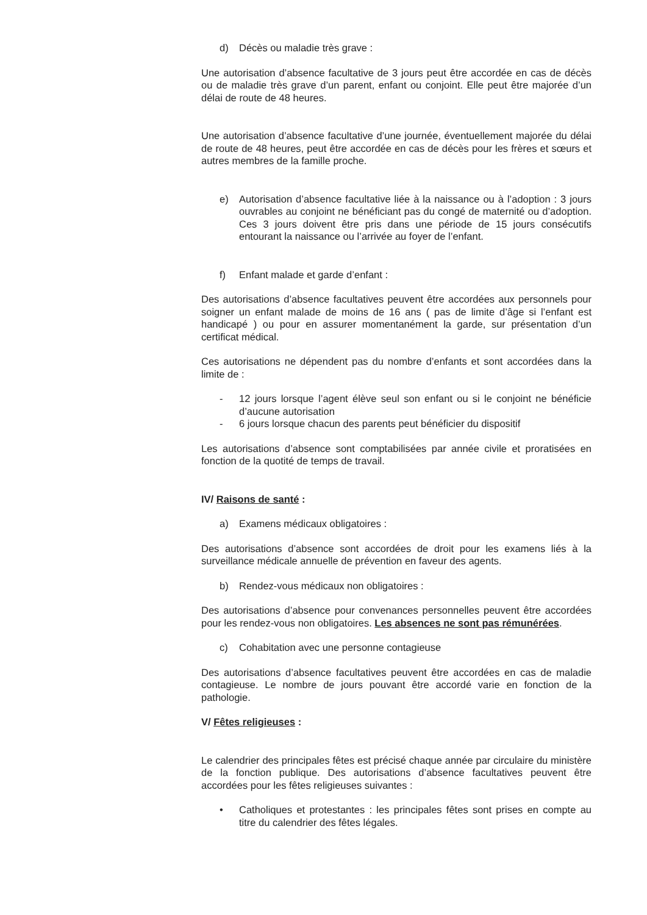d) Décès ou maladie très grave :
Une autorisation d’absence facultative de 3 jours peut être accordée en cas de décès ou de maladie très grave d’un parent, enfant ou conjoint. Elle peut être majorée d’un délai de route de 48 heures.
Une autorisation d’absence facultative d’une journée, éventuellement majorée du délai de route de 48 heures, peut être accordée en cas de décès pour les frères et sœurs et autres membres de la famille proche.
e) Autorisation d’absence facultative liée à la naissance ou à l’adoption : 3 jours ouvrables au conjoint ne bénéficiant pas du congé de maternité ou d’adoption. Ces 3 jours doivent être pris dans une période de 15 jours consécutifs entourant la naissance ou l’arrivée au foyer de l’enfant.
f) Enfant malade et garde d’enfant :
Des autorisations d’absence facultatives peuvent être accordées aux personnels pour soigner un enfant malade de moins de 16 ans ( pas de limite d’âge si l’enfant est handicapé ) ou pour en assurer momentanément la garde, sur présentation d’un certificat médical.
Ces autorisations ne dépendent pas du nombre d’enfants et sont accordées dans la limite de :
- 12 jours lorsque l’agent élève seul son enfant ou si le conjoint ne bénéficie d’aucune autorisation
- 6 jours lorsque chacun des parents peut bénéficier du dispositif
Les autorisations d’absence sont comptabilisées par année civile et proratisées en fonction de la quotité de temps de travail.
IV/ Raisons de santé :
a) Examens médicaux obligatoires :
Des autorisations d’absence sont accordées de droit pour les examens liés à la surveillance médicale annuelle de prévention en faveur des agents.
b) Rendez-vous médicaux non obligatoires :
Des autorisations d’absence pour convenances personnelles peuvent être accordées pour les rendez-vous non obligatoires. Les absences ne sont pas rémunérées.
c) Cohabitation avec une personne contagieuse
Des autorisations d’absence facultatives peuvent être accordées en cas de maladie contagieuse. Le nombre de jours pouvant être accordé varie en fonction de la pathologie.
V/ Fêtes religieuses :
Le calendrier des principales fêtes est précisé chaque année par circulaire du ministère de la fonction publique. Des autorisations d’absence facultatives peuvent être accordées pour les fêtes religieuses suivantes :
• Catholiques et protestantes : les principales fêtes sont prises en compte au titre du calendrier des fêtes légales.